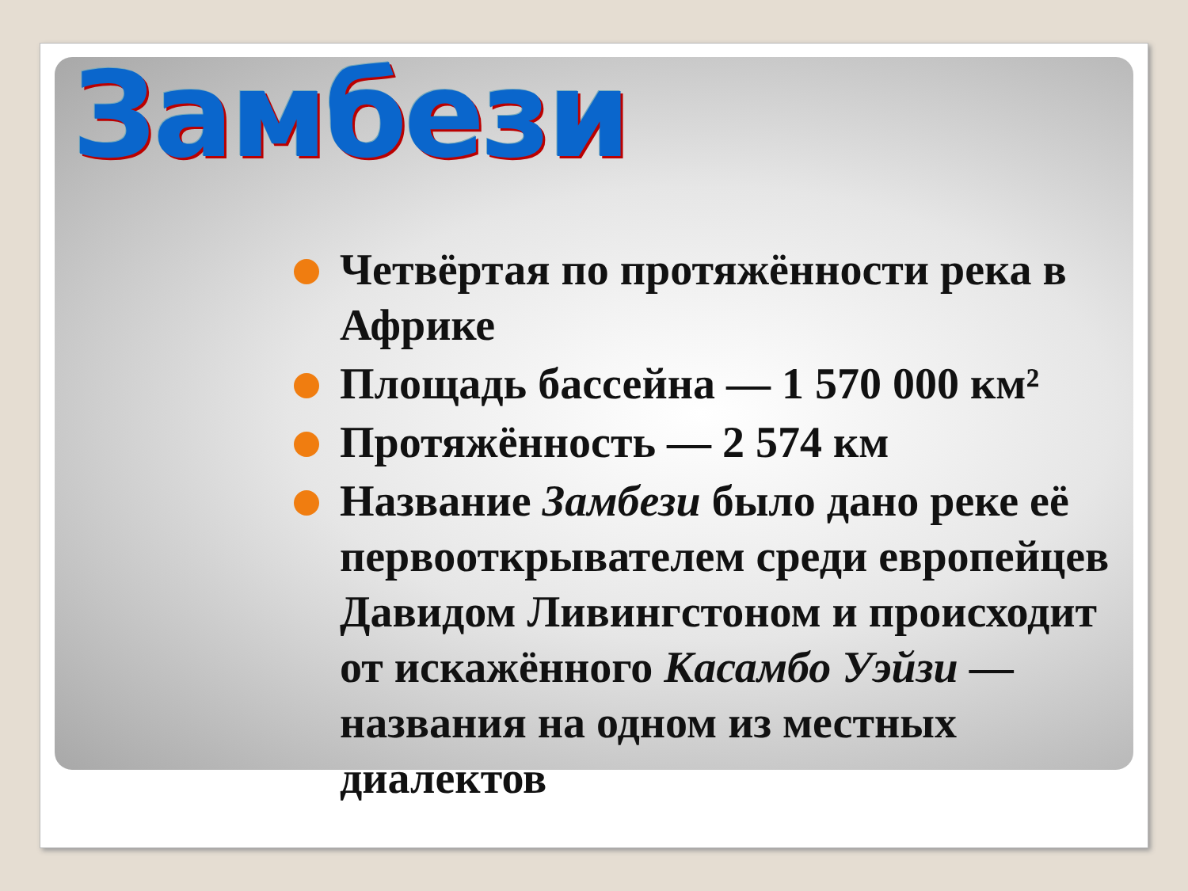Замбези
Четвёртая по протяжённости река в Африке
Площадь бассейна — 1 570 000 км²
Протяжённость — 2 574 км
Название Замбези было дано реке её первооткрывателем среди европейцев Давидом Ливингстоном и происходит от искажённого Касамбо Уэйзи — названия на одном из местных диалектов